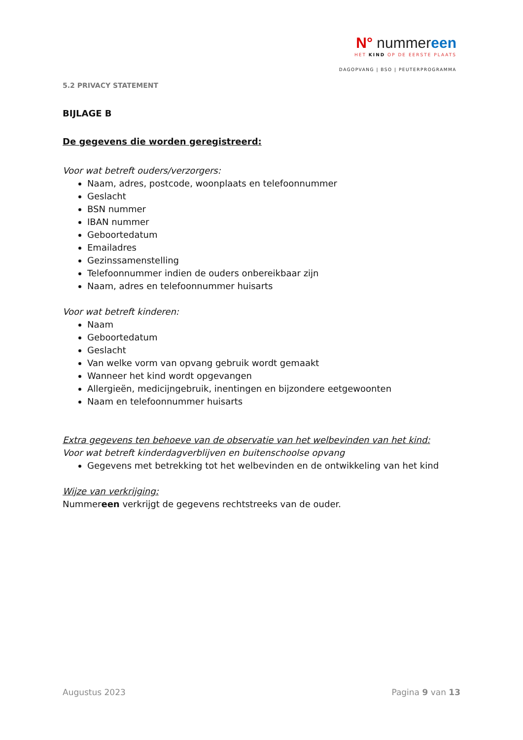N° nummereen
HET KIND OP DE EERSTE PLAATS
DAGOPVANG | BSO | PEUTERPROGRAMMA
5.2 PRIVACY STATEMENT
BIJLAGE B
De gegevens die worden geregistreerd:
Voor wat betreft ouders/verzorgers:
Naam, adres, postcode, woonplaats en telefoonnummer
Geslacht
BSN nummer
IBAN nummer
Geboortedatum
Emailadres
Gezinssamenstelling
Telefoonnummer indien de ouders onbereikbaar zijn
Naam, adres en telefoonnummer huisarts
Voor wat betreft kinderen:
Naam
Geboortedatum
Geslacht
Van welke vorm van opvang gebruik wordt gemaakt
Wanneer het kind wordt opgevangen
Allergieën, medicijngebruik, inentingen en bijzondere eetgewoonten
Naam en telefoonnummer huisarts
Extra gegevens ten behoeve van de observatie van het welbevinden van het kind:
Voor wat betreft kinderdagverblijven en buitenschoolse opvang
Gegevens met betrekking tot het welbevinden en de ontwikkeling van het kind
Wijze van verkrijging:
Nummereen verkrijgt de gegevens rechtstreeks van de ouder.
Augustus 2023 Pagina 9 van 13